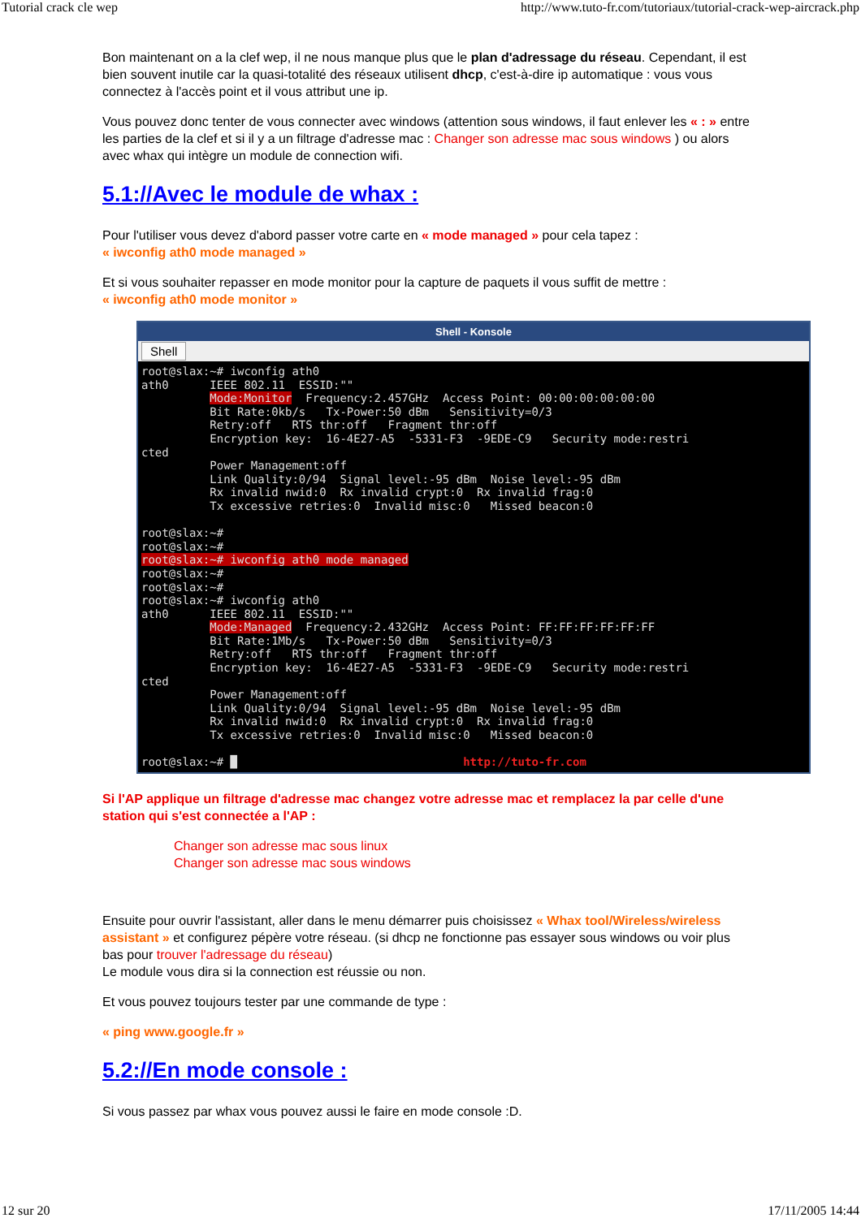Tutorial crack cle wep http://www.tuto-fr.com/tutoriaux/tutorial-crack-wep-aircrack.php
Bon maintenant on a la clef wep, il ne nous manque plus que le plan d'adressage du réseau. Cependant, il est bien souvent inutile car la quasi-totalité des réseaux utilisent dhcp, c'est-à-dire ip automatique : vous vous connectez à l'accès point et il vous attribut une ip.
Vous pouvez donc tenter de vous connecter avec windows (attention sous windows, il faut enlever les « : » entre les parties de la clef et si il y a un filtrage d'adresse mac : Changer son adresse mac sous windows ) ou alors avec whax qui intègre un module de connection wifi.
5.1://Avec le module de whax :
Pour l'utiliser vous devez d'abord passer votre carte en « mode managed » pour cela tapez :
« iwconfig ath0 mode managed »
Et si vous souhaiter repasser en mode monitor pour la capture de paquets il vous suffit de mettre :
« iwconfig ath0 mode monitor »
Shell - Konsole
Shell
root@slax:~# iwconfig ath0
ath0      IEEE 802.11  ESSID:""
          Mode:Monitor  Frequency:2.457GHz  Access Point: 00:00:00:00:00:00
          Bit Rate:0kb/s   Tx-Power:50 dBm   Sensitivity=0/3
          Retry:off   RTS thr:off   Fragment thr:off
          Encryption key:  16-4E27-A5  -5331-F3  -9EDE-C9   Security mode:restri
cted
          Power Management:off
          Link Quality:0/94  Signal level:-95 dBm  Noise level:-95 dBm
          Rx invalid nwid:0  Rx invalid crypt:0  Rx invalid frag:0
          Tx excessive retries:0  Invalid misc:0   Missed beacon:0

root@slax:~#
root@slax:~#
root@slax:~# iwconfig ath0 mode managed
root@slax:~#
root@slax:~#
root@slax:~# iwconfig ath0
ath0      IEEE 802.11  ESSID:""
          Mode:Managed  Frequency:2.432GHz  Access Point: FF:FF:FF:FF:FF:FF
          Bit Rate:1Mb/s   Tx-Power:50 dBm   Sensitivity=0/3
          Retry:off   RTS thr:off   Fragment thr:off
          Encryption key:  16-4E27-A5  -5331-F3  -9EDE-C9   Security mode:restri
cted
          Power Management:off
          Link Quality:0/94  Signal level:-95 dBm  Noise level:-95 dBm
          Rx invalid nwid:0  Rx invalid crypt:0  Rx invalid frag:0
          Tx excessive retries:0  Invalid misc:0   Missed beacon:0

root@slax:~# █                                 http://tuto-fr.com
Si l'AP applique un filtrage d'adresse mac changez votre adresse mac et remplacez la par celle d'une station qui s'est connectée a l'AP :
Changer son adresse mac sous linux
Changer son adresse mac sous windows
Ensuite pour ouvrir l'assistant, aller dans le menu démarrer puis choisissez « Whax tool/Wireless/wireless assistant » et configurez pépère votre réseau. (si dhcp ne fonctionne pas essayer sous windows ou voir plus bas pour trouver l'adressage du réseau)
Le module vous dira si la connection est réussie ou non.
Et vous pouvez toujours tester par une commande de type :
« ping www.google.fr »
5.2://En mode console :
Si vous passez par whax vous pouvez aussi le faire en mode console :D.
12 sur 20 17/11/2005 14:44